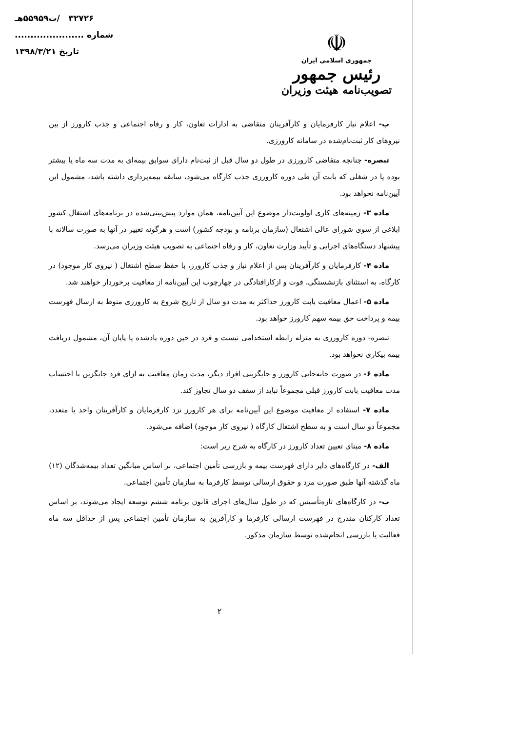۳۲۷۲۶ /ت۵۵۹۵۹هـ
شماره ......................
تاریخ ۱۳۹۸/۳/۲۱
☫
جمهوری اسلامی ایران
رئیس جمهور
تصویب‌نامه هیئت وزیران
پ- اعلام نیاز کارفرمایان و کارآفرینان متقاضی به ادارات تعاون، کار و رفاه اجتماعی و جذب کارورز از بین نیروهای کار ثبت‌نام‌شده در سامانه کارورزی.
تبصره- چنانچه متقاضی کارورزی در طول دو سال قبل از ثبت‌نام دارای سوابق بیمه‌ای به مدت سه ماه یا بیشتر بوده یا در شغلی که بابت آن طی دوره کارورزی جذب کارگاه می‌شود، سابقه بیمه‌پردازی داشته باشد، مشمول این آیین‌نامه نخواهد بود.
ماده ۳- زمینه‌های کاری اولویت‌دار موضوع این آیین‌نامه، همان موارد پیش‌بینی‌شده در برنامه‌های اشتغال کشور ابلاغی از سوی شورای عالی اشتغال (سازمان برنامه و بودجه کشور) است و هرگونه تغییر در آنها به صورت سالانه با پیشنهاد دستگاه‌های اجرایی و تأیید وزارت تعاون، کار و رفاه اجتماعی به تصویب هیئت وزیران می‌رسد.
ماده ۴- کارفرمایان و کارآفرینان پس از اعلام نیاز و جذب کارورز، با حفظ سطح اشتغال ( نیروی کار موجود) در کارگاه، به استثنای بازنشستگی، فوت و ازکارافتادگی در چهارچوب این آیین‌نامه از معافیت برخوردار خواهند شد.
ماده ۵- اعمال معافیت بابت کارورز حداکثر به مدت دو سال از تاریخ شروع به کارورزی منوط به ارسال فهرست بیمه و پرداخت حق بیمه سهم کارورز خواهد بود.
تبصره- دوره کارورزی به منزله رابطه استخدامی نیست و فرد در حین دوره یادشده یا پایان آن، مشمول دریافت بیمه بیکاری نخواهد بود.
ماده ۶- در صورت جابه‌جایی کارورز و جایگزینی افراد دیگر، مدت زمان معافیت به ازای فرد جایگزین با احتساب مدت معافیت بابت کارورز قبلی مجموعاً نباید از سقف دو سال تجاوز کند.
ماده ۷- استفاده از معافیت موضوع این آیین‌نامه برای هر کارورز نزد کارفرمایان و کارآفرینان واحد یا متعدد، مجموعاً دو سال است و به سطح اشتغال کارگاه ( نیروی کار موجود) اضافه می‌شود.
ماده ۸- مبنای تعیین تعداد کارورز در کارگاه به شرح زیر است:
الف- در کارگاه‌های دایر دارای فهرست بیمه و بازرسی تأمین اجتماعی، بر اساس میانگین تعداد بیمه‌شدگان (۱۲) ماه گذشته آنها طبق صورت مزد و حقوق ارسالی توسط کارفرما به سازمان تأمین اجتماعی.
ب- در کارگاه‌های تازه‌تأسیس که در طول سال‌های اجرای قانون برنامه ششم توسعه ایجاد می‌شوند، بر اساس تعداد کارکنان مندرج در فهرست ارسالی کارفرما و کارآفرین به سازمان تأمین اجتماعی پس از حداقل سه ماه فعالیت یا بازرسی انجام‌شده توسط سازمان مذکور.
۲